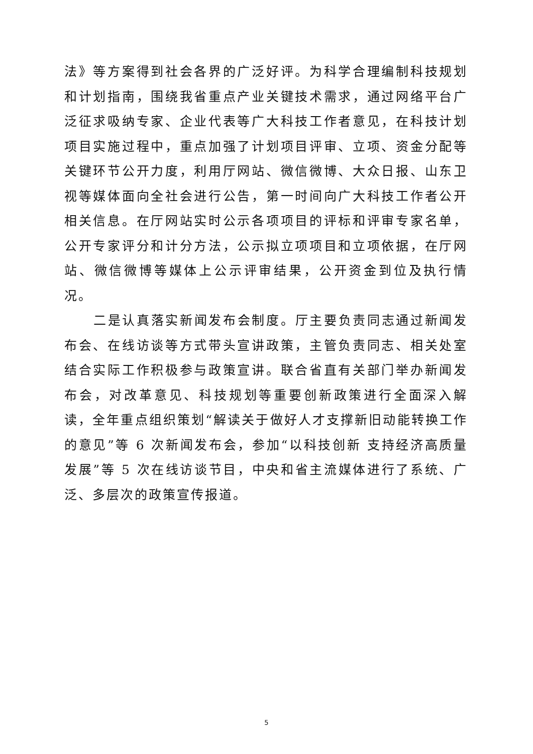法》等方案得到社会各界的广泛好评。为科学合理编制科技规划和计划指南，围绕我省重点产业关键技术需求，通过网络平台广泛征求吸纳专家、企业代表等广大科技工作者意见，在科技计划项目实施过程中，重点加强了计划项目评审、立项、资金分配等关键环节公开力度，利用厅网站、微信微博、大众日报、山东卫视等媒体面向全社会进行公告，第一时间向广大科技工作者公开相关信息。在厅网站实时公示各项项目的评标和评审专家名单，公开专家评分和计分方法，公示拟立项项目和立项依据，在厅网站、微信微博等媒体上公示评审结果，公开资金到位及执行情况。
二是认真落实新闻发布会制度。厅主要负责同志通过新闻发布会、在线访谈等方式带头宣讲政策，主管负责同志、相关处室结合实际工作积极参与政策宣讲。联合省直有关部门举办新闻发布会，对改革意见、科技规划等重要创新政策进行全面深入解读，全年重点组织策划“解读关于做好人才支撑新旧动能转换工作的意见”等 6 次新闻发布会，参加“以科技创新 支持经济高质量发展”等 5 次在线访谈节目，中央和省主流媒体进行了系统、广泛、多层次的政策宣传报道。
5